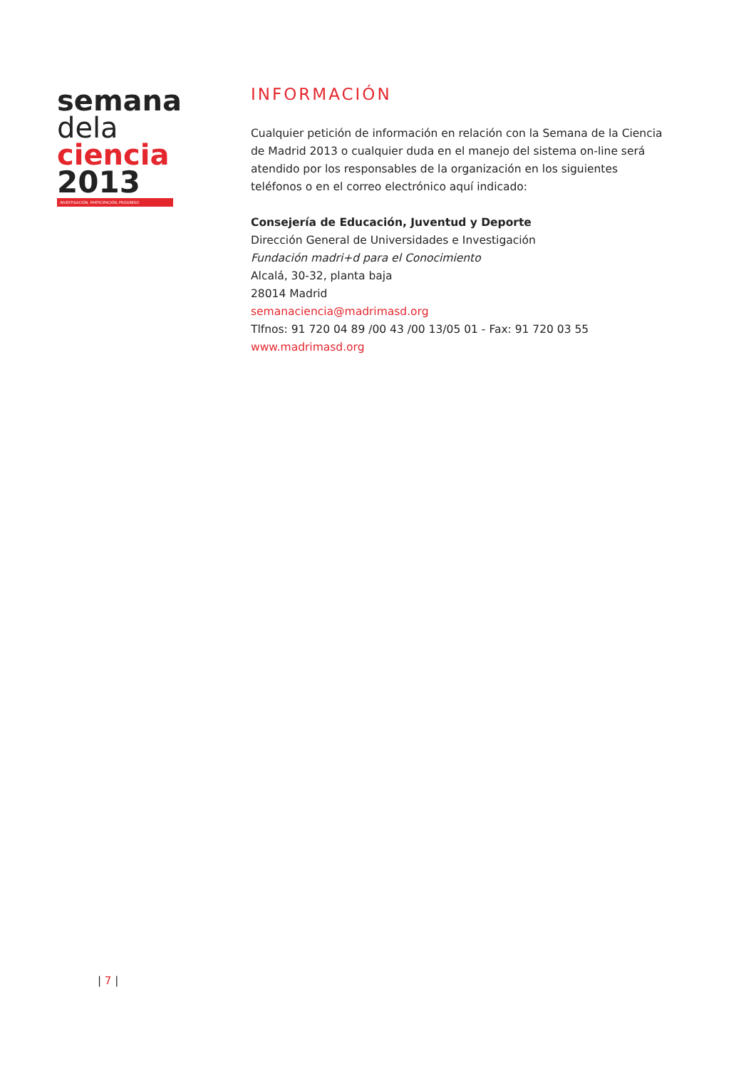semana
dela
ciencia
2013
INVESTIGACIÓN, PARTICIPACIÓN, PROGRESO
INFORMACIÓN
Cualquier petición de información en relación con la Semana de la Ciencia de Madrid 2013 o cualquier duda en el manejo del sistema on-line será atendido por los responsables de la organización en los siguientes teléfonos o en el correo electrónico aquí indicado:
Consejería de Educación, Juventud y Deporte
Dirección General de Universidades e Investigación
Fundación madri+d para el Conocimiento
Alcalá, 30-32, planta baja
28014 Madrid
semanaciencia@madrimasd.org
Tlfnos: 91 720 04 89 /00 43 /00 13/05 01 - Fax: 91 720 03 55
www.madrimasd.org
| 7 |